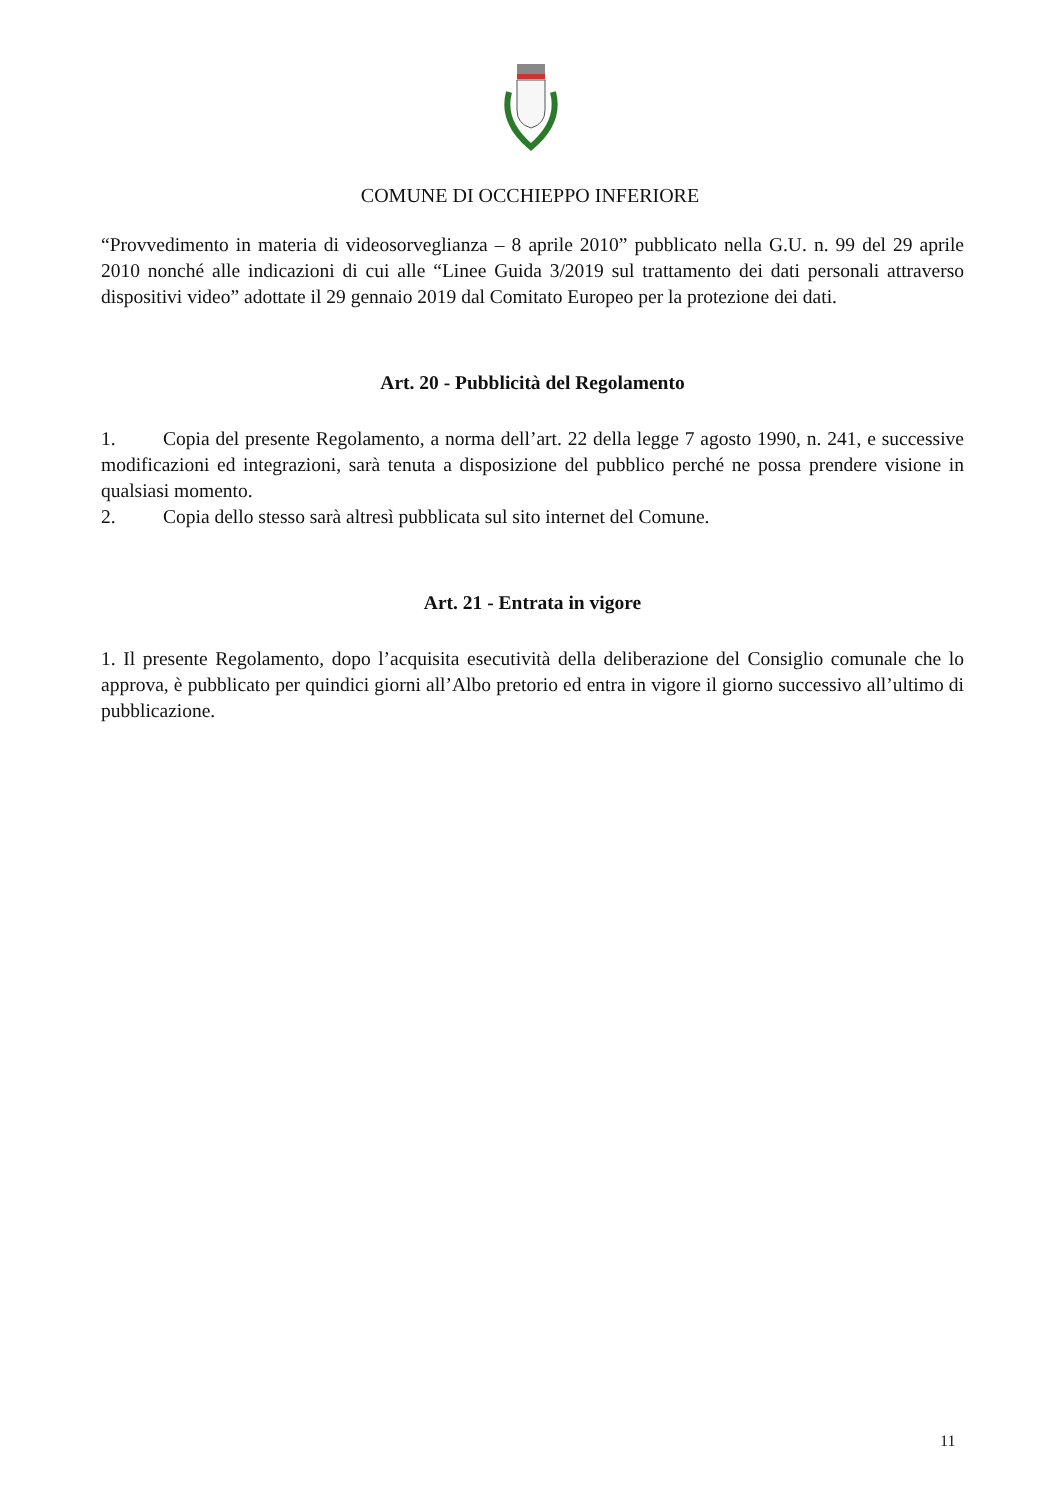COMUNE DI OCCHIEPPO INFERIORE
“Provvedimento in materia di videosorveglianza – 8 aprile 2010” pubblicato nella G.U. n. 99 del 29 aprile 2010 nonché alle indicazioni di cui alle “Linee Guida 3/2019 sul trattamento dei dati personali attraverso dispositivi video” adottate il 29 gennaio 2019 dal Comitato Europeo per la protezione dei dati.
Art. 20 - Pubblicità del Regolamento
1. Copia del presente Regolamento, a norma dell’art. 22 della legge 7 agosto 1990, n. 241, e successive modificazioni ed integrazioni, sarà tenuta a disposizione del pubblico perché ne possa prendere visione in qualsiasi momento.
2. Copia dello stesso sarà altresì pubblicata sul sito internet del Comune.
Art. 21 - Entrata in vigore
1. Il presente Regolamento, dopo l’acquisita esecutività della deliberazione del Consiglio comunale che lo approva, è pubblicato per quindici giorni all’Albo pretorio ed entra in vigore il giorno successivo all’ultimo di pubblicazione.
11